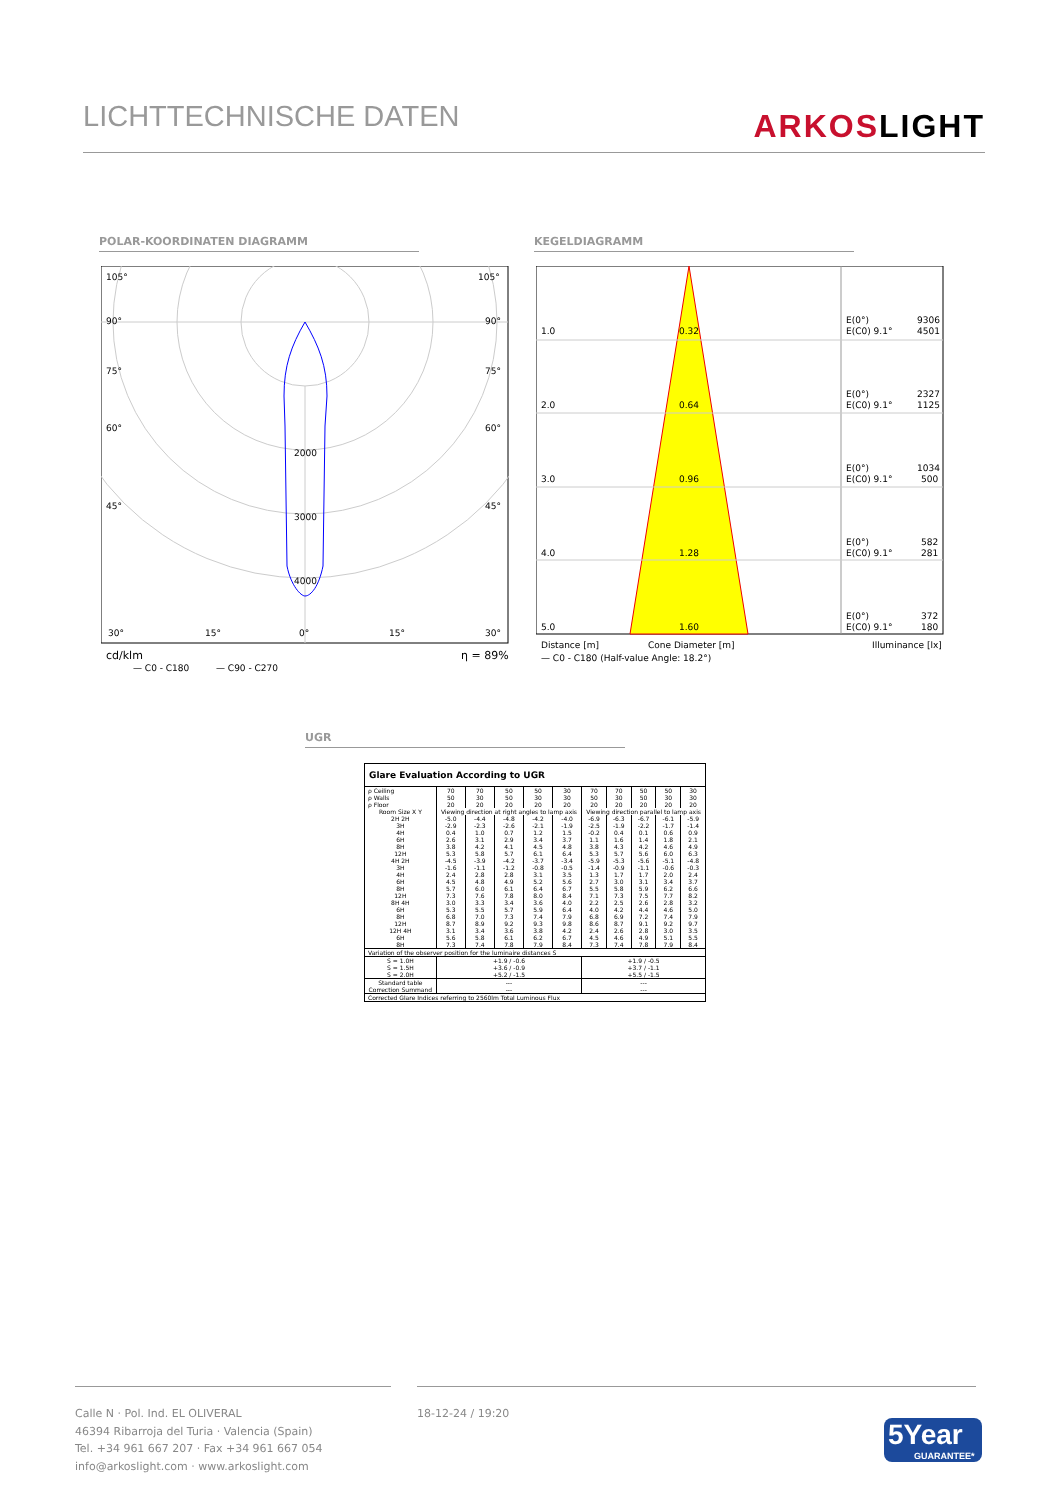LICHTTECHNISCHE DATEN ARKOSLIGHT
POLAR-KOORDINATEN DIAGRAMM KEGELDIAGRAMM
105°
105°
90°
90°
75°
75°
60°
60°
45°
45°
2000
3000
4000
30°
15°
0°
15°
30°
cd/klm
η = 89%
— C0 - C180
— C90 - C270
1.0
0.32
E(0°)
9306
E(C0) 9.1°
4501
2.0
0.64
E(0°)
2327
E(C0) 9.1°
1125
3.0
0.96
E(0°)
1034
E(C0) 9.1°
500
4.0
1.28
E(0°)
582
E(C0) 9.1°
281
5.0
1.60
E(0°)
372
E(C0) 9.1°
180
Distance [m]
Cone Diameter [m]
Illuminance [lx]
— C0 - C180 (Half-value Angle: 18.2°)
UGR
Glare Evaluation According to UGR
| ρ Ceiling | 70 | 70 | 50 | 50 | 30 | 70 | 70 | 50 | 50 | 30 |
| ρ Walls | 50 | 30 | 50 | 30 | 30 | 50 | 30 | 50 | 30 | 30 |
| ρ Floor | 20 | 20 | 20 | 20 | 20 | 20 | 20 | 20 | 20 | 20 |
| Room Size X Y | Viewing direction at right angles to lamp axis | | | | | Viewing direction parallel to lamp axis | | | | |
| 2H 2H | -5.0 | -4.4 | -4.8 | -4.2 | -4.0 | -6.9 | -6.3 | -6.7 | -6.1 | -5.9 |
| 3H | -2.9 | -2.3 | -2.6 | -2.1 | -1.9 | -2.5 | -1.9 | -2.2 | -1.7 | -1.4 |
| 4H | 0.4 | 1.0 | 0.7 | 1.2 | 1.5 | -0.2 | 0.4 | 0.1 | 0.6 | 0.9 |
| 6H | 2.6 | 3.1 | 2.9 | 3.4 | 3.7 | 1.1 | 1.6 | 1.4 | 1.8 | 2.1 |
| 8H | 3.8 | 4.2 | 4.1 | 4.5 | 4.8 | 3.8 | 4.3 | 4.2 | 4.6 | 4.9 |
| 12H | 5.3 | 5.8 | 5.7 | 6.1 | 6.4 | 5.3 | 5.7 | 5.6 | 6.0 | 6.3 |
| 4H 2H | -4.5 | -3.9 | -4.2 | -3.7 | -3.4 | -5.9 | -5.3 | -5.6 | -5.1 | -4.8 |
| 3H | -1.6 | -1.1 | -1.2 | -0.8 | -0.5 | -1.4 | -0.9 | -1.1 | -0.6 | -0.3 |
| 4H | 2.4 | 2.8 | 2.8 | 3.1 | 3.5 | 1.3 | 1.7 | 1.7 | 2.0 | 2.4 |
| 6H | 4.5 | 4.8 | 4.9 | 5.2 | 5.6 | 2.7 | 3.0 | 3.1 | 3.4 | 3.7 |
| 8H | 5.7 | 6.0 | 6.1 | 6.4 | 6.7 | 5.5 | 5.8 | 5.9 | 6.2 | 6.6 |
| 12H | 7.3 | 7.6 | 7.8 | 8.0 | 8.4 | 7.1 | 7.3 | 7.5 | 7.7 | 8.2 |
| 8H 4H | 3.0 | 3.3 | 3.4 | 3.6 | 4.0 | 2.2 | 2.5 | 2.6 | 2.8 | 3.2 |
| 6H | 5.3 | 5.5 | 5.7 | 5.9 | 6.4 | 4.0 | 4.2 | 4.4 | 4.6 | 5.0 |
| 8H | 6.8 | 7.0 | 7.3 | 7.4 | 7.9 | 6.8 | 6.9 | 7.2 | 7.4 | 7.9 |
| 12H | 8.7 | 8.9 | 9.2 | 9.3 | 9.8 | 8.6 | 8.7 | 9.1 | 9.2 | 9.7 |
| 12H 4H | 3.1 | 3.4 | 3.6 | 3.8 | 4.2 | 2.4 | 2.6 | 2.8 | 3.0 | 3.5 |
| 6H | 5.6 | 5.8 | 6.1 | 6.2 | 6.7 | 4.5 | 4.6 | 4.9 | 5.1 | 5.5 |
| 8H | 7.3 | 7.4 | 7.8 | 7.9 | 8.4 | 7.3 | 7.4 | 7.8 | 7.9 | 8.4 |
| Variation of the observer position for the luminaire distances S | | | | | | | | | | |
| S = 1.0H S = 1.5H S = 2.0H | +1.9 / -0.6 +3.6 / -0.9 +5.2 / -1.5 | | | | | +1.9 / -0.5 +3.7 / -1.1 +5.5 / -1.5 | | | | |
| Standard table | --- | | | | | --- | | | | |
| Correction Summand | --- | | | | | --- | | | | |
| Corrected Glare Indices referring to 2560lm Total Luminous Flux | | | | | | | | | | |
Calle N · Pol. Ind. EL OLIVERAL
46394 Ribarroja del Turia · Valencia (Spain)
Tel. +34 961 667 207 · Fax +34 961 667 054
info@arkoslight.com · www.arkoslight.com
18-12-24 / 19:20
5Year
GUARANTEE*